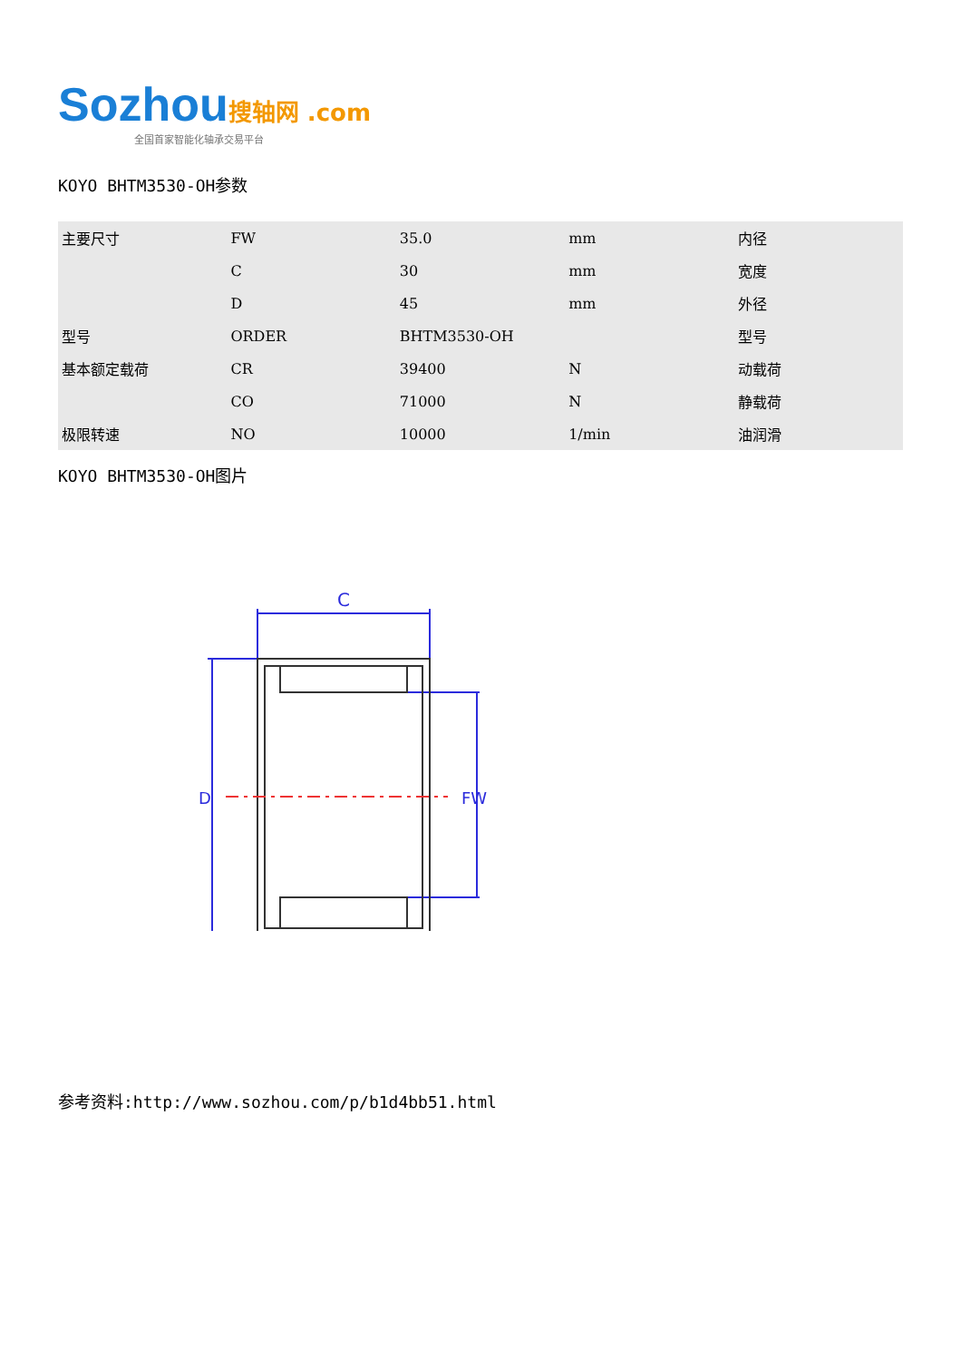Sozhou 搜轴网 .com
全国首家智能化轴承交易平台
KOYO BHTM3530-OH参数
| 主要尺寸 | FW | 35.0 | mm | 内径 |
| | C | 30 | mm | 宽度 |
| | D | 45 | mm | 外径 |
| 型号 | ORDER | BHTM3530-OH | | 型号 |
| 基本额定载荷 | CR | 39400 | N | 动载荷 |
| | CO | 71000 | N | 静载荷 |
| 极限转速 | NO | 10000 | 1/min | 油润滑 |
KOYO BHTM3530-OH图片
C
D
FW
参考资料:http://www.sozhou.com/p/b1d4bb51.html